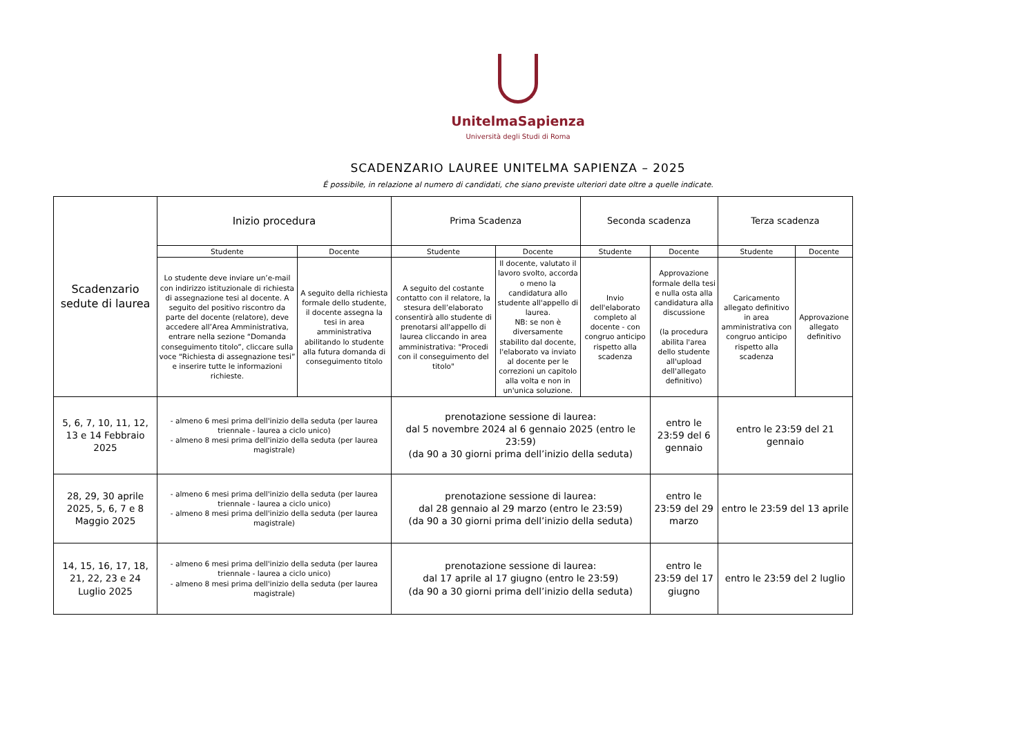UnitelmaSapienza
Università degli Studi di Roma
SCADENZARIO LAUREE UNITELMA SAPIENZA – 2025
É possibile, in relazione al numero di candidati, che siano previste ulteriori date oltre a quelle indicate.
| Scadenzario sedute di laurea | Inizio procedura | | Prima Scadenza | | Seconda scadenza | | Terza scadenza | |
| --- | --- | --- | --- | --- | --- | --- | --- | --- |
| | Studente | Docente | Studente | Docente | Studente | Docente | Studente | Docente |
| | Lo studente deve inviare un’e-mail con indirizzo istituzionale di richiesta di assegnazione tesi al docente. A seguito del positivo riscontro da parte del docente (relatore), deve accedere all’Area Amministrativa, entrare nella sezione “Domanda conseguimento titolo”, cliccare sulla voce “Richiesta di assegnazione tesi” e inserire tutte le informazioni richieste. | A seguito della richiesta formale dello studente, il docente assegna la tesi in area amministrativa abilitando lo studente alla futura domanda di conseguimento titolo | A seguito del costante contatto con il relatore, la stesura dell’elaborato consentirà allo studente di prenotarsi all'appello di laurea cliccando in area amministrativa: "Procedi con il conseguimento del titolo" | Il docente, valutato il lavoro svolto, accorda o meno la candidatura allo studente all'appello di laurea. NB: se non è diversamente stabilito dal docente, l'elaborato va inviato al docente per le correzioni un capitolo alla volta e non in un'unica soluzione. | Invio dell'elaborato completo al docente - con congruo anticipo rispetto alla scadenza | Approvazione formale della tesi e nulla osta alla candidatura alla discussione (la procedura abilita l'area dello studente all'upload dell'allegato definitivo) | Caricamento allegato definitivo in area amministrativa con congruo anticipo rispetto alla scadenza | Approvazione allegato definitivo |
| 5, 6, 7, 10, 11, 12, 13 e 14 Febbraio 2025 | - almeno 6 mesi prima dell'inizio della seduta (per laurea triennale - laurea a ciclo unico) - almeno 8 mesi prima dell'inizio della seduta (per laurea magistrale) | | prenotazione sessione di laurea: dal 5 novembre 2024 al 6 gennaio 2025 (entro le 23:59) (da 90 a 30 giorni prima dell’inizio della seduta) | | | entro le 23:59 del 6 gennaio | entro le 23:59 del 21 gennaio | |
| 28, 29, 30 aprile 2025, 5, 6, 7 e 8 Maggio 2025 | - almeno 6 mesi prima dell'inizio della seduta (per laurea triennale - laurea a ciclo unico) - almeno 8 mesi prima dell'inizio della seduta (per laurea magistrale) | | prenotazione sessione di laurea: dal 28 gennaio al 29 marzo (entro le 23:59) (da 90 a 30 giorni prima dell’inizio della seduta) | | | entro le 23:59 del 29 marzo | entro le 23:59 del 13 aprile | |
| 14, 15, 16, 17, 18, 21, 22, 23 e 24 Luglio 2025 | - almeno 6 mesi prima dell'inizio della seduta (per laurea triennale - laurea a ciclo unico) - almeno 8 mesi prima dell'inizio della seduta (per laurea magistrale) | | prenotazione sessione di laurea: dal 17 aprile al 17 giugno (entro le 23:59) (da 90 a 30 giorni prima dell’inizio della seduta) | | | entro le 23:59 del 17 giugno | entro le 23:59 del 2 luglio | |